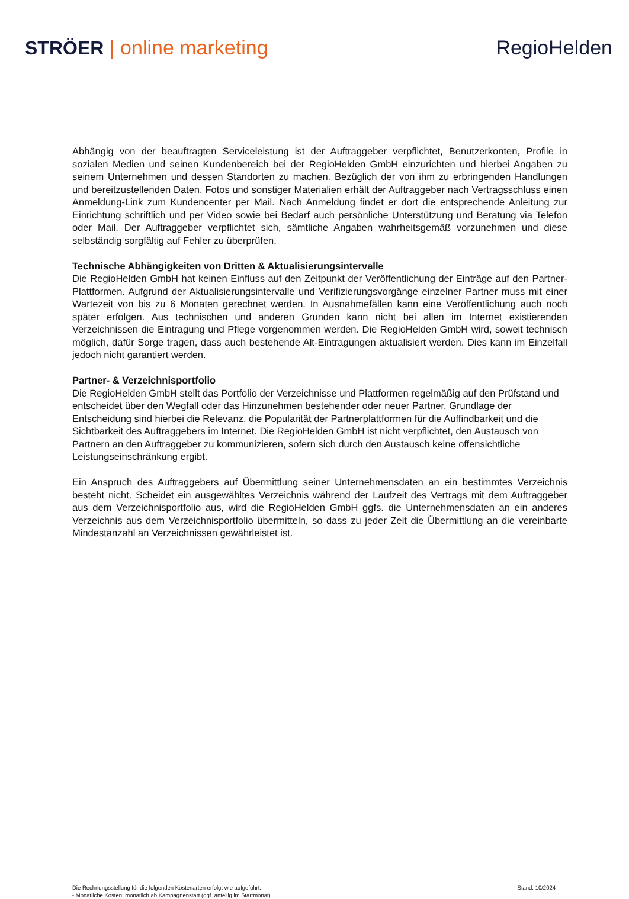STRÖER | online marketing RegioHelden
Abhängig von der beauftragten Serviceleistung ist der Auftraggeber verpflichtet, Benutzerkonten, Profile in sozialen Medien und seinen Kundenbereich bei der RegioHelden GmbH einzurichten und hierbei Angaben zu seinem Unternehmen und dessen Standorten zu machen. Bezüglich der von ihm zu erbringenden Handlungen und bereitzustellenden Daten, Fotos und sonstiger Materialien erhält der Auftraggeber nach Vertragsschluss einen Anmeldung-Link zum Kundencenter per Mail. Nach Anmeldung findet er dort die entsprechende Anleitung zur Einrichtung schriftlich und per Video sowie bei Bedarf auch persönliche Unterstützung und Beratung via Telefon oder Mail. Der Auftraggeber verpflichtet sich, sämtliche Angaben wahrheitsgemäß vorzunehmen und diese selbständig sorgfältig auf Fehler zu überprüfen.
Technische Abhängigkeiten von Dritten & Aktualisierungsintervalle
Die RegioHelden GmbH hat keinen Einfluss auf den Zeitpunkt der Veröffentlichung der Einträge auf den Partner-Plattformen. Aufgrund der Aktualisierungsintervalle und Verifizierungsvorgänge einzelner Partner muss mit einer Wartezeit von bis zu 6 Monaten gerechnet werden. In Ausnahmefällen kann eine Veröffentlichung auch noch später erfolgen. Aus technischen und anderen Gründen kann nicht bei allen im Internet existierenden Verzeichnissen die Eintragung und Pflege vorgenommen werden. Die RegioHelden GmbH wird, soweit technisch möglich, dafür Sorge tragen, dass auch bestehende Alt-Eintragungen aktualisiert werden. Dies kann im Einzelfall jedoch nicht garantiert werden.
Partner- & Verzeichnisportfolio
Die RegioHelden GmbH stellt das Portfolio der Verzeichnisse und Plattformen regelmäßig auf den Prüfstand und entscheidet über den Wegfall oder das Hinzunehmen bestehender oder neuer Partner. Grundlage der Entscheidung sind hierbei die Relevanz, die Popularität der Partnerplattformen für die Auffindbarkeit und die Sichtbarkeit des Auftraggebers im Internet. Die RegioHelden GmbH ist nicht verpflichtet, den Austausch von Partnern an den Auftraggeber zu kommunizieren, sofern sich durch den Austausch keine offensichtliche Leistungseinschränkung ergibt.
Ein Anspruch des Auftraggebers auf Übermittlung seiner Unternehmensdaten an ein bestimmtes Verzeichnis besteht nicht. Scheidet ein ausgewähltes Verzeichnis während der Laufzeit des Vertrags mit dem Auftraggeber aus dem Verzeichnisportfolio aus, wird die RegioHelden GmbH ggfs. die Unternehmensdaten an ein anderes Verzeichnis aus dem Verzeichnisportfolio übermitteln, so dass zu jeder Zeit die Übermittlung an die vereinbarte Mindestanzahl an Verzeichnissen gewährleistet ist.
Die Rechnungsstellung für die folgenden Kostenarten erfolgt wie aufgeführt:
- Monatliche Kosten: monatlich ab Kampagnenstart (ggf. anteilig im Startmonat)
Stand: 10/2024